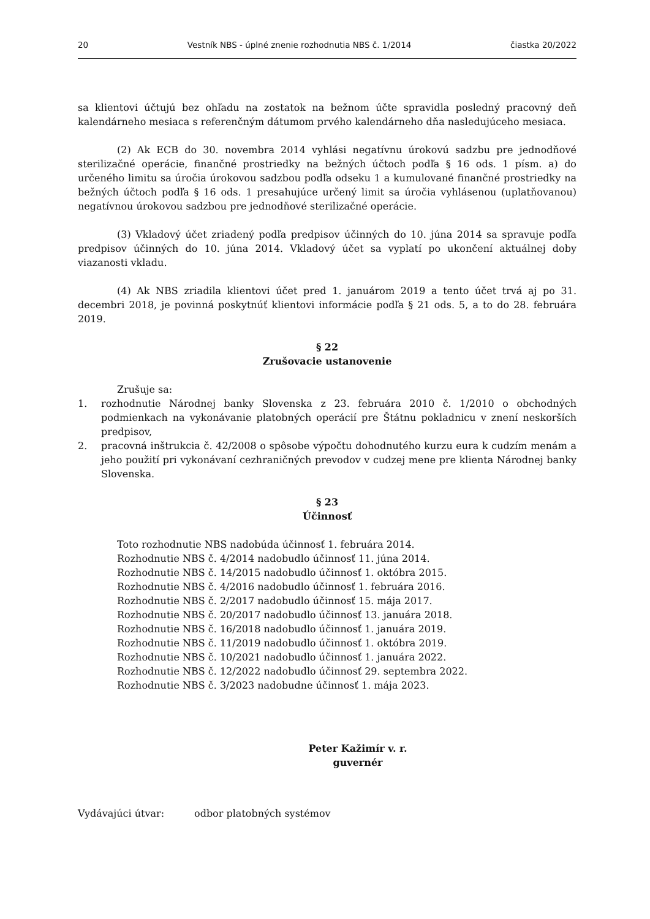20 Vestník NBS - úplné znenie rozhodnutia NBS č. 1/2014 čiastka 20/2022
sa klientovi účtujú bez ohľadu na zostatok na bežnom účte spravidla posledný pracovný deň kalendárneho mesiaca s referenčným dátumom prvého kalendárneho dňa nasledujúceho mesiaca.
(2) Ak ECB do 30. novembra 2014 vyhlási negatívnu úrokovú sadzbu pre jednodňové sterilizačné operácie, finančné prostriedky na bežných účtoch podľa § 16 ods. 1 písm. a) do určeného limitu sa úročia úrokovou sadzbou podľa odseku 1 a kumulované finančné prostriedky na bežných účtoch podľa § 16 ods. 1 presahujúce určený limit sa úročia vyhlásenou (uplatňovanou) negatívnou úrokovou sadzbou pre jednodňové sterilizačné operácie.
(3) Vkladový účet zriadený podľa predpisov účinných do 10. júna 2014 sa spravuje podľa predpisov účinných do 10. júna 2014. Vkladový účet sa vyplatí po ukončení aktuálnej doby viazanosti vkladu.
(4) Ak NBS zriadila klientovi účet pred 1. januárom 2019 a tento účet trvá aj po 31. decembri 2018, je povinná poskytnúť klientovi informácie podľa § 21 ods. 5, a to do 28. februára 2019.
§ 22
Zrušovacie ustanovenie
Zrušuje sa:
1. rozhodnutie Národnej banky Slovenska z 23. februára 2010 č. 1/2010 o obchodných podmienkach na vykonávanie platobných operácií pre Štátnu pokladnicu v znení neskorších predpisov,
2. pracovná inštrukcia č. 42/2008 o spôsobe výpočtu dohodnutého kurzu eura k cudzím menám a jeho použití pri vykonávaní cezhraničných prevodov v cudzej mene pre klienta Národnej banky Slovenska.
§ 23
Účinnosť
Toto rozhodnutie NBS nadobúda účinnosť 1. februára 2014.
Rozhodnutie NBS č. 4/2014 nadobudlo účinnosť 11. júna 2014.
Rozhodnutie NBS č. 14/2015 nadobudlo účinnosť 1. októbra 2015.
Rozhodnutie NBS č. 4/2016 nadobudlo účinnosť 1. februára 2016.
Rozhodnutie NBS č. 2/2017 nadobudlo účinnosť 15. mája 2017.
Rozhodnutie NBS č. 20/2017 nadobudlo účinnosť 13. januára 2018.
Rozhodnutie NBS č. 16/2018 nadobudlo účinnosť 1. januára 2019.
Rozhodnutie NBS č. 11/2019 nadobudlo účinnosť 1. októbra 2019.
Rozhodnutie NBS č. 10/2021 nadobudlo účinnosť 1. januára 2022.
Rozhodnutie NBS č. 12/2022 nadobudlo účinnosť 29. septembra 2022.
Rozhodnutie NBS č. 3/2023 nadobudne účinnosť 1. mája 2023.
Peter Kažimír v. r.
guvernér
Vydávajúci útvar: odbor platobných systémov